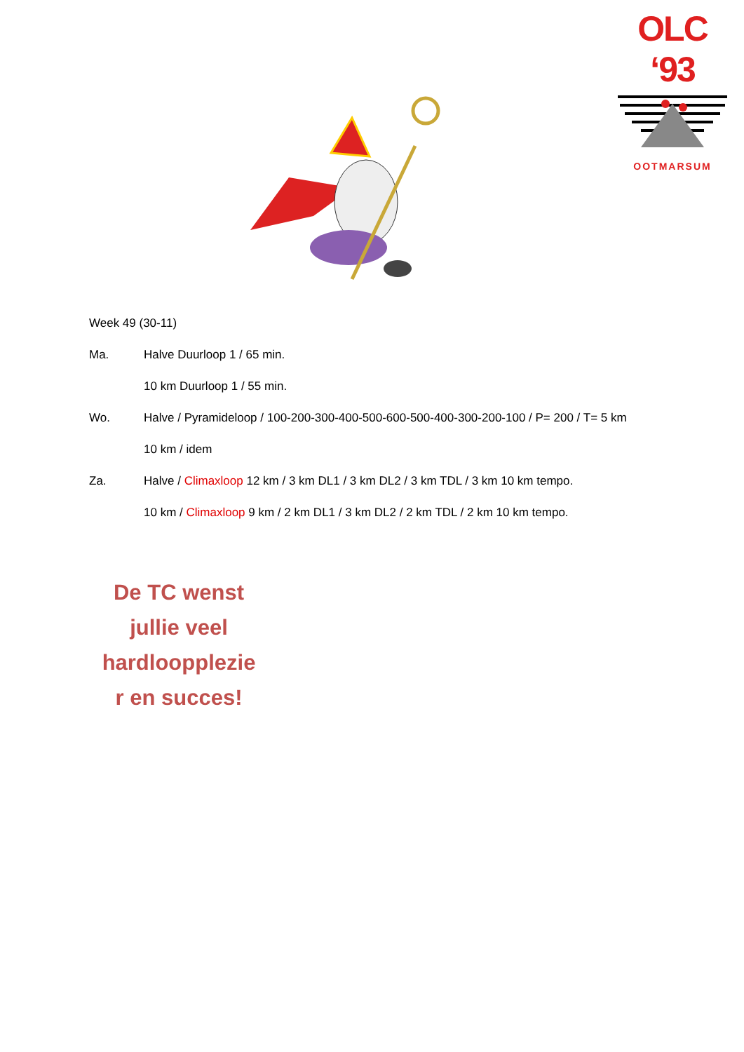OLC ‘93
OOTMARSUM
Week 49 (30-11)
Ma. Halve Duurloop 1 / 65 min.
10 km Duurloop 1 / 55 min.
Wo. Halve / Pyramideloop / 100-200-300-400-500-600-500-400-300-200-100 / P= 200 / T= 5 km
10 km / idem
Za. Halve / Climaxloop 12 km / 3 km DL1 / 3 km DL2 / 3 km TDL / 3 km 10 km tempo.
10 km / Climaxloop 9 km / 2 km DL1 / 3 km DL2 / 2 km TDL / 2 km 10 km tempo.
De TC wenst
jullie veel
hardloopplezie
r en succes!